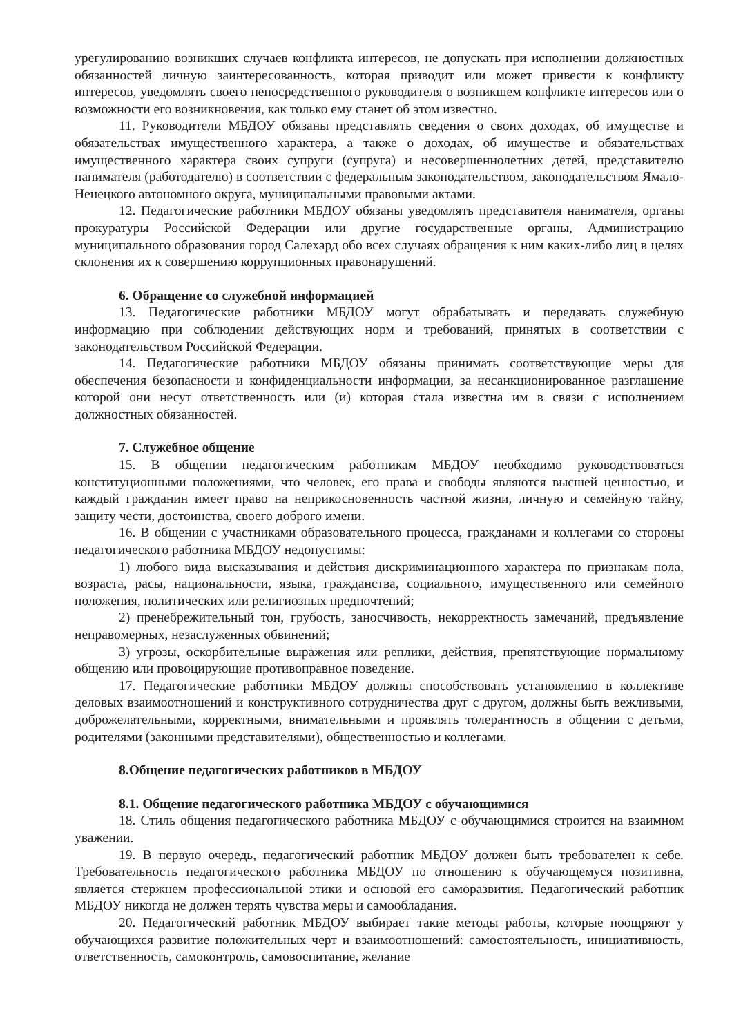урегулированию возникших случаев конфликта интересов, не допускать при исполнении должностных обязанностей личную заинтересованность, которая приводит или может привести к конфликту интересов, уведомлять своего непосредственного руководителя о возникшем конфликте интересов или о возможности его возникновения, как только ему станет об этом известно.
11. Руководители МБДОУ обязаны представлять сведения о своих доходах, об имуществе и обязательствах имущественного характера, а также о доходах, об имуществе и обязательствах имущественного характера своих супруги (супруга) и несовершеннолетних детей, представителю нанимателя (работодателю) в соответствии с федеральным законодательством, законодательством Ямало-Ненецкого автономного округа, муниципальными правовыми актами.
12. Педагогические работники МБДОУ обязаны уведомлять представителя нанимателя, органы прокуратуры Российской Федерации или другие государственные органы, Администрацию муниципального образования город Салехард обо всех случаях обращения к ним каких-либо лиц в целях склонения их к совершению коррупционных правонарушений.
6. Обращение со служебной информацией
13. Педагогические работники МБДОУ могут обрабатывать и передавать служебную информацию при соблюдении действующих норм и требований, принятых в соответствии с законодательством Российской Федерации.
14. Педагогические работники МБДОУ обязаны принимать соответствующие меры для обеспечения безопасности и конфиденциальности информации, за несанкционированное разглашение которой они несут ответственность или (и) которая стала известна им в связи с исполнением должностных обязанностей.
7. Служебное общение
15. В общении педагогическим работникам МБДОУ необходимо руководствоваться конституционными положениями, что человек, его права и свободы являются высшей ценностью, и каждый гражданин имеет право на неприкосновенность частной жизни, личную и семейную тайну, защиту чести, достоинства, своего доброго имени.
16. В общении с участниками образовательного процесса, гражданами и коллегами со стороны педагогического работника МБДОУ недопустимы:
1) любого вида высказывания и действия дискриминационного характера по признакам пола, возраста, расы, национальности, языка, гражданства, социального, имущественного или семейного положения, политических или религиозных предпочтений;
2) пренебрежительный тон, грубость, заносчивость, некорректность замечаний, предъявление неправомерных, незаслуженных обвинений;
3) угрозы, оскорбительные выражения или реплики, действия, препятствующие нормальному общению или провоцирующие противоправное поведение.
17. Педагогические работники МБДОУ должны способствовать установлению в коллективе деловых взаимоотношений и конструктивного сотрудничества друг с другом, должны быть вежливыми, доброжелательными, корректными, внимательными и проявлять толерантность в общении с детьми, родителями (законными представителями), общественностью и коллегами.
8.Общение педагогических работников в МБДОУ
8.1. Общение педагогического работника МБДОУ с обучающимися
18. Стиль общения педагогического работника МБДОУ с обучающимися строится на взаимном уважении.
19. В первую очередь, педагогический работник МБДОУ должен быть требователен к себе. Требовательность педагогического работника МБДОУ по отношению к обучающемуся позитивна, является стержнем профессиональной этики и основой его саморазвития. Педагогический работник МБДОУ никогда не должен терять чувства меры и самообладания.
20. Педагогический работник МБДОУ выбирает такие методы работы, которые поощряют у обучающихся развитие положительных черт и взаимоотношений: самостоятельность, инициативность, ответственность, самоконтроль, самовоспитание, желание